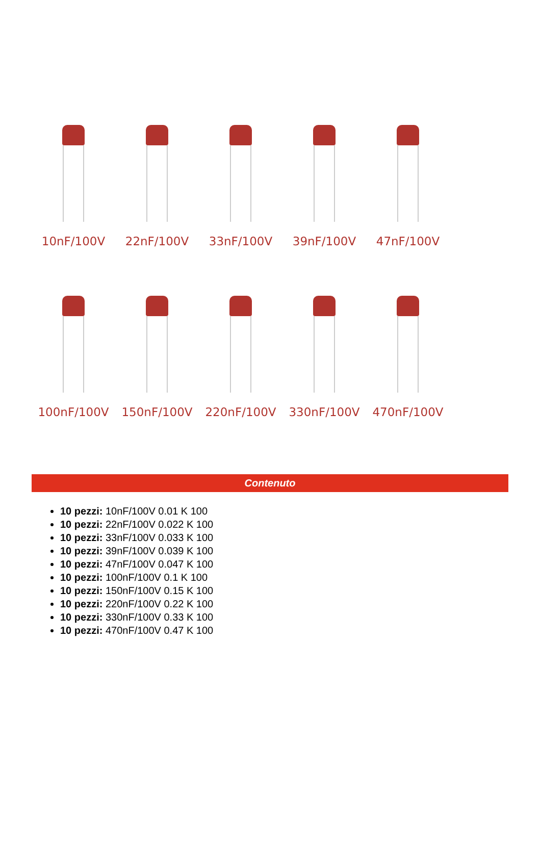10nF/100V 22nF/100V 33nF/100V 39nF/100V 47nF/100V
100nF/100V 150nF/100V 220nF/100V 330nF/100V 470nF/100V
Contenuto
10 pezzi: 10nF/100V 0.01 K 100
10 pezzi: 22nF/100V 0.022 K 100
10 pezzi: 33nF/100V 0.033 K 100
10 pezzi: 39nF/100V 0.039 K 100
10 pezzi: 47nF/100V 0.047 K 100
10 pezzi: 100nF/100V 0.1 K 100
10 pezzi: 150nF/100V 0.15 K 100
10 pezzi: 220nF/100V 0.22 K 100
10 pezzi: 330nF/100V 0.33 K 100
10 pezzi: 470nF/100V 0.47 K 100